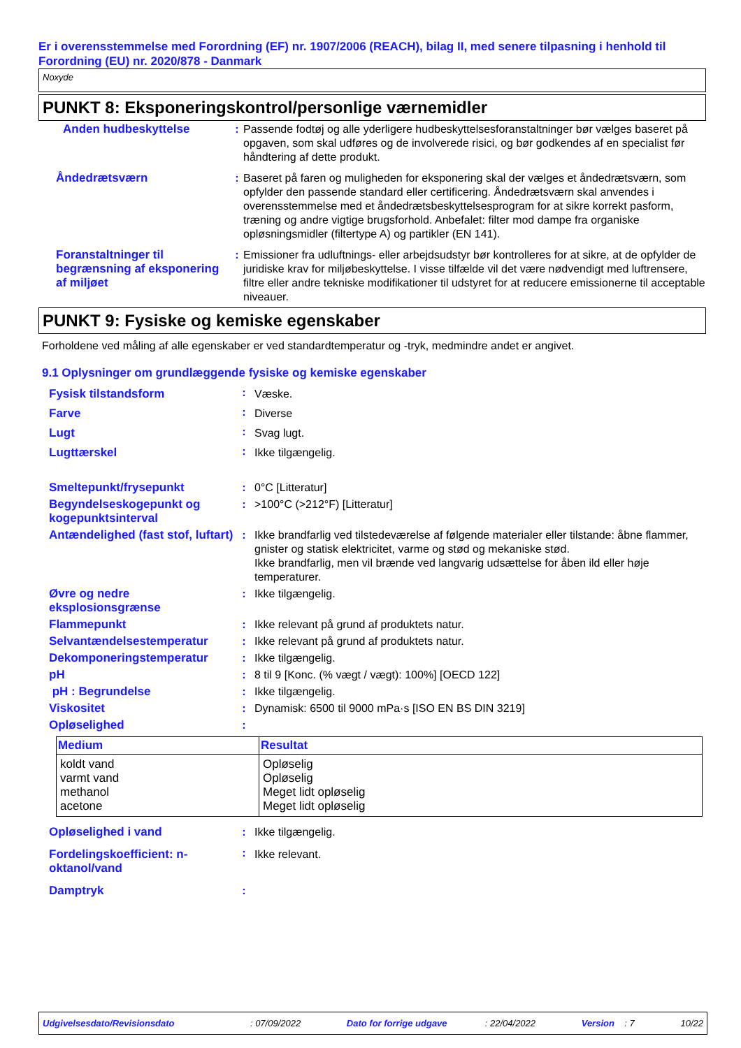Er i overensstemmelse med Forordning (EF) nr. 1907/2006 (REACH), bilag II, med senere tilpasning i henhold til Forordning (EU) nr. 2020/878 - Danmark
Noxyde
PUNKT 8: Eksponeringskontrol/personlige værnemidler
| Anden hudbeskyttelse | : | Passende fodtøj og alle yderligere hudbeskyttelsesforanstaltninger bør vælges baseret på opgaven, som skal udføres og de involverede risici, og bør godkendes af en specialist før håndtering af dette produkt. |
| Åndedrætsværn | : | Baseret på faren og muligheden for eksponering skal der vælges et åndedrætsværn, som opfylder den passende standard eller certificering. Åndedrætsværn skal anvendes i overensstemmelse med et åndedrætsbeskyttelsesprogram for at sikre korrekt pasform, træning og andre vigtige brugsforhold. Anbefalet: filter mod dampe fra organiske opløsningsmidler (filtertype A) og partikler (EN 141). |
| Foranstaltninger til begrænsning af eksponering af miljøet | : | Emissioner fra udluftnings- eller arbejdsudstyr bør kontrolleres for at sikre, at de opfylder de juridiske krav for miljøbeskyttelse. I visse tilfælde vil det være nødvendigt med luftrensere, filtre eller andre tekniske modifikationer til udstyret for at reducere emissionerne til acceptable niveauer. |
PUNKT 9: Fysiske og kemiske egenskaber
Forholdene ved måling af alle egenskaber er ved standardtemperatur og -tryk, medmindre andet er angivet.
9.1 Oplysninger om grundlæggende fysiske og kemiske egenskaber
| Fysisk tilstandsform | : | Væske. |
| Farve | : | Diverse |
| Lugt | : | Svag lugt. |
| Lugttærskel | : | Ikke tilgængelig. |
| Smeltepunkt/frysepunkt | : | 0°C [Litteratur] |
| Begyndelseskogepunkt og kogepunktsinterval | : | >100°C (>212°F) [Litteratur] |
| Antændelighed (fast stof, luftart) | : | Ikke brandfarlig ved tilstedeværelse af følgende materialer eller tilstande: åbne flammer, gnister og statisk elektricitet, varme og stød og mekaniske stød. Ikke brandfarlig, men vil brænde ved langvarig udsættelse for åben ild eller høje temperaturer. |
| Øvre og nedre eksplosionsgrænse | : | Ikke tilgængelig. |
| Flammepunkt | : | Ikke relevant på grund af produktets natur. |
| Selvantændelsestemperatur | : | Ikke relevant på grund af produktets natur. |
| Dekomponeringstemperatur | : | Ikke tilgængelig. |
| pH | : | 8 til 9 [Konc. (% vægt / vægt): 100%] [OECD 122] |
| pH : Begrundelse | : | Ikke tilgængelig. |
| Viskositet | : | Dynamisk: 6500 til 9000 mPa·s [ISO EN BS DIN 3219] |
| Opløselighed | : | |
| Medium | Resultat |
| --- | --- |
| koldt vand varmt vand methanol acetone | Opløselig Opløselig Meget lidt opløselig Meget lidt opløselig |
| Opløselighed i vand | : | Ikke tilgængelig. |
| Fordelingskoefficient: n-oktanol/vand | : | Ikke relevant. |
| Damptryk | : | |
Udgivelsesdato/Revisionsdato : 07/09/2022 Dato for forrige udgave : 22/04/2022 Version : 7 10/22